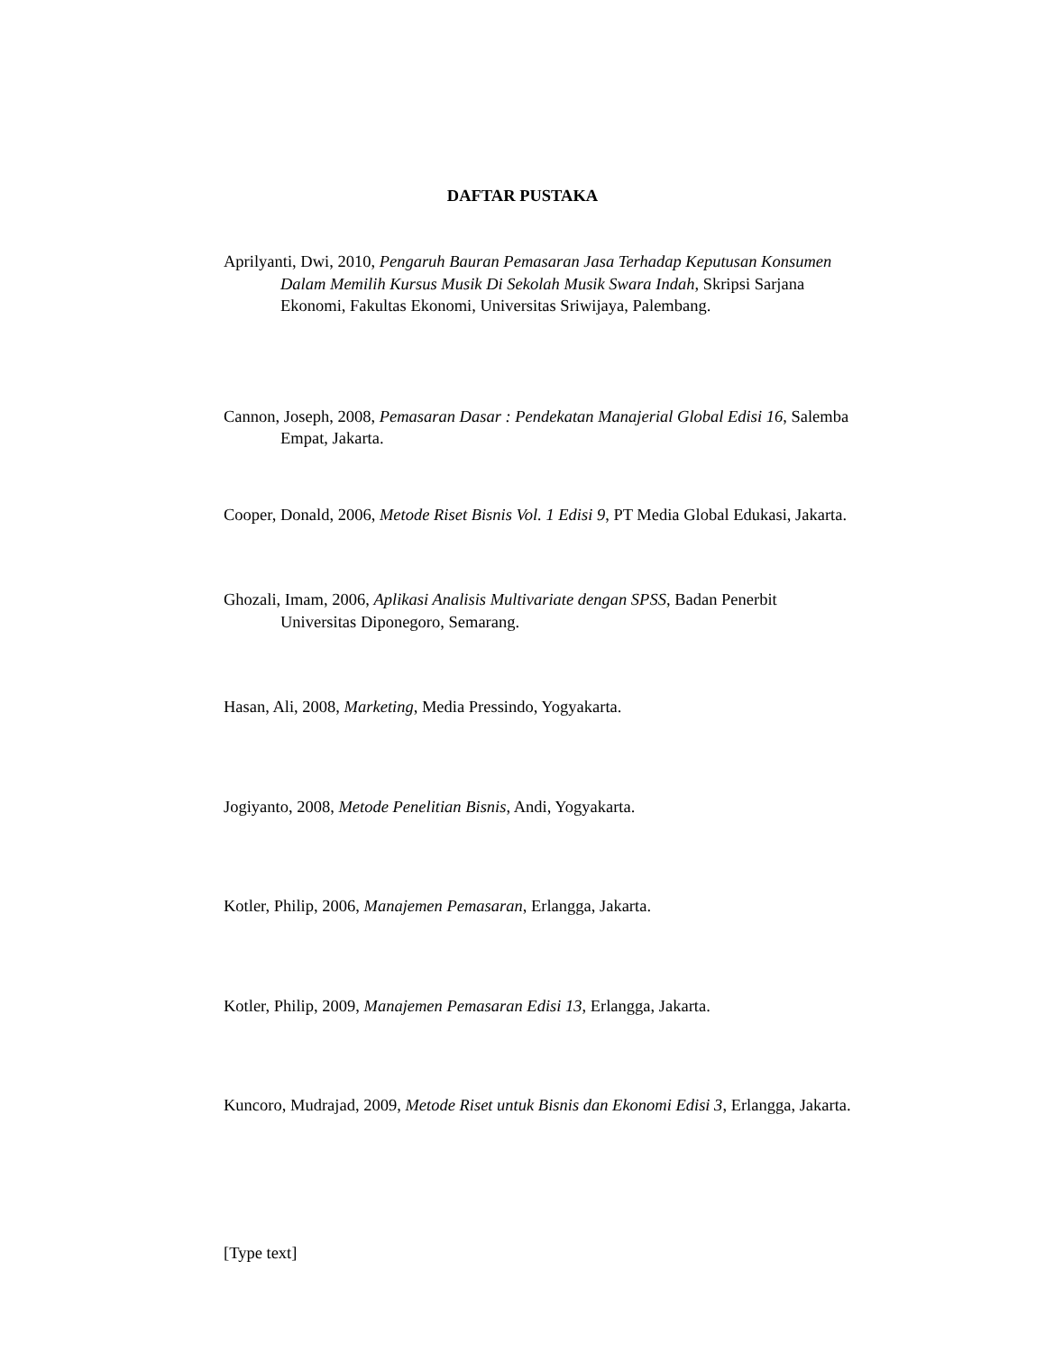DAFTAR PUSTAKA
Aprilyanti, Dwi, 2010, Pengaruh Bauran Pemasaran Jasa Terhadap Keputusan Konsumen Dalam Memilih Kursus Musik Di Sekolah Musik Swara Indah, Skripsi Sarjana Ekonomi, Fakultas Ekonomi, Universitas Sriwijaya, Palembang.
Cannon, Joseph, 2008, Pemasaran Dasar : Pendekatan Manajerial Global Edisi 16, Salemba Empat, Jakarta.
Cooper, Donald, 2006, Metode Riset Bisnis Vol. 1 Edisi 9, PT Media Global Edukasi, Jakarta.
Ghozali, Imam, 2006, Aplikasi Analisis Multivariate dengan SPSS, Badan Penerbit Universitas Diponegoro, Semarang.
Hasan, Ali, 2008, Marketing, Media Pressindo, Yogyakarta.
Jogiyanto, 2008, Metode Penelitian Bisnis, Andi, Yogyakarta.
Kotler, Philip, 2006, Manajemen Pemasaran, Erlangga, Jakarta.
Kotler, Philip, 2009, Manajemen Pemasaran Edisi 13, Erlangga, Jakarta.
Kuncoro, Mudrajad, 2009, Metode Riset untuk Bisnis dan Ekonomi Edisi 3, Erlangga, Jakarta.
[Type text]